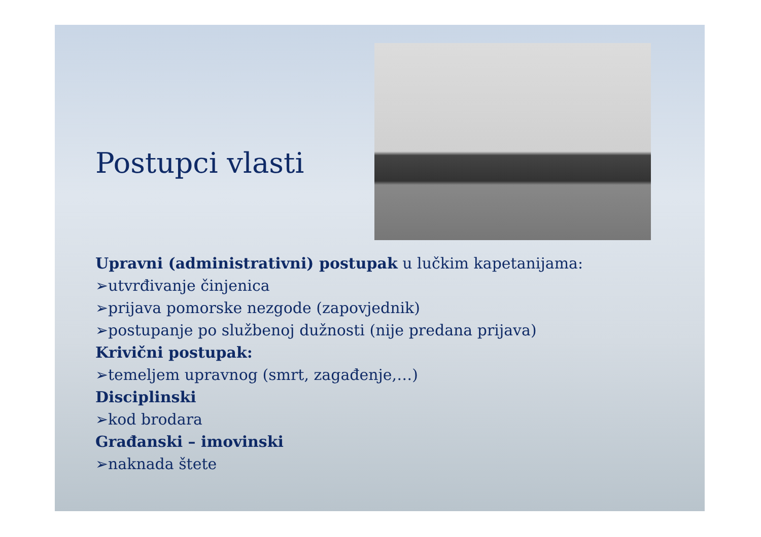Postupci vlasti
Upravni (administrativni) postupak u lučkim kapetanijama:
➢utvrđivanje činjenica
➢prijava pomorske nezgode (zapovjednik)
➢postupanje po službenoj dužnosti (nije predana prijava)
Krivični postupak:
➢temeljem upravnog (smrt, zagađenje,…)
Disciplinski
➢kod brodara
Građanski – imovinski
➢naknada štete